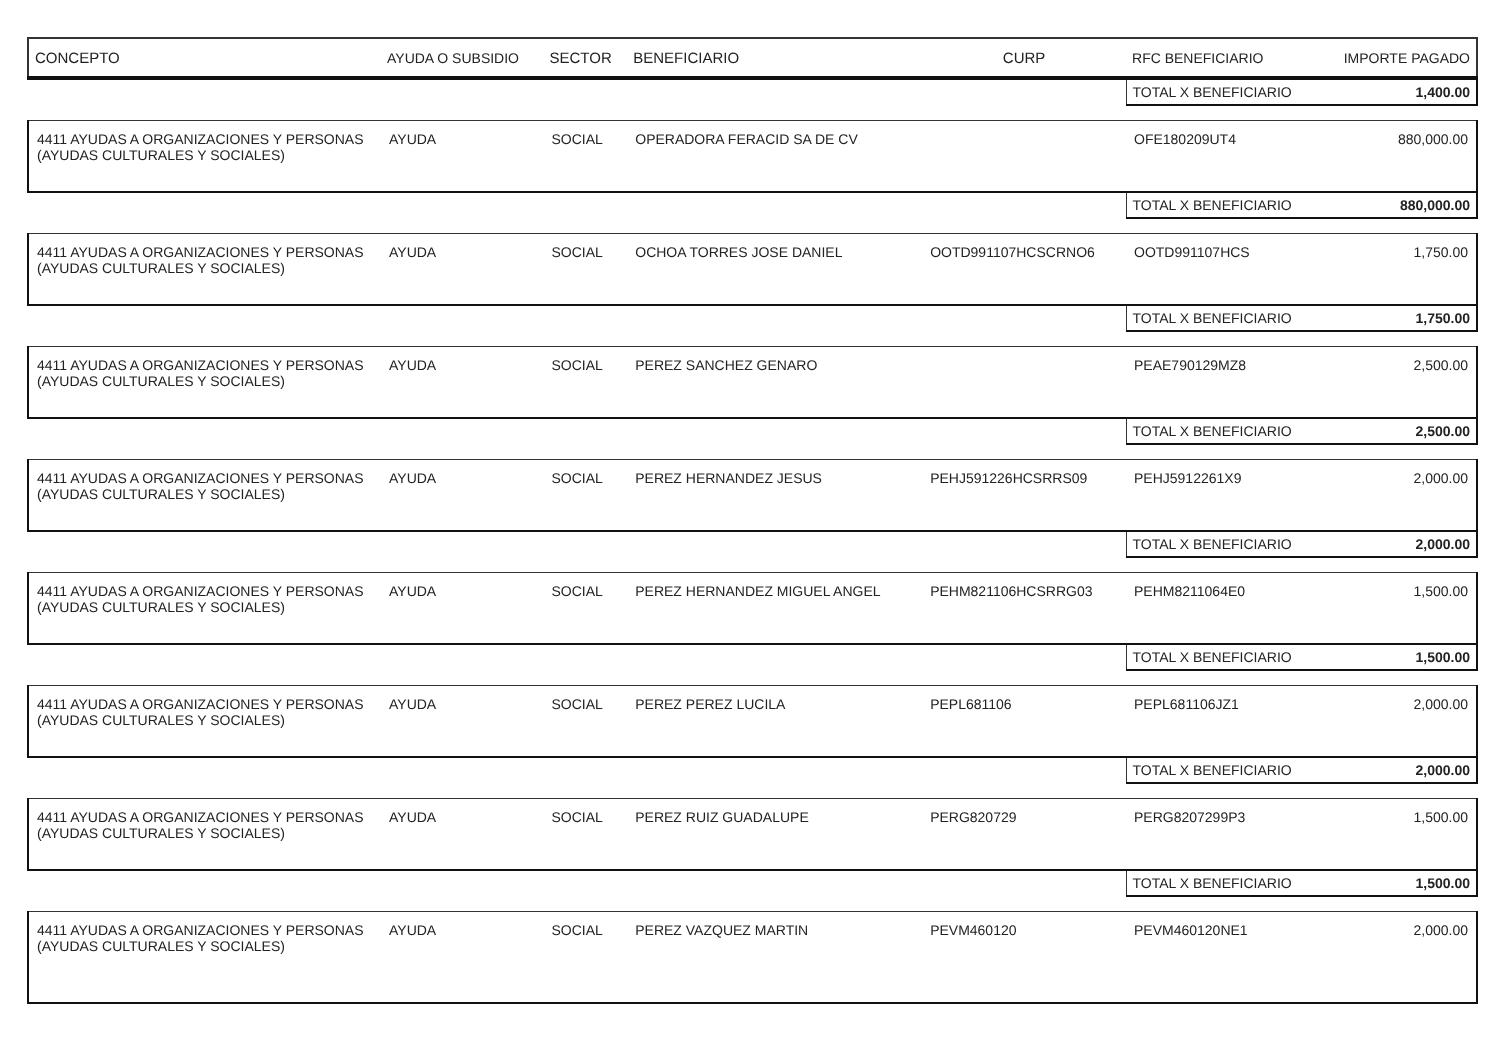| CONCEPTO | AYUDA O SUBSIDIO | SECTOR | BENEFICIARIO | CURP | RFC BENEFICIARIO | IMPORTE PAGADO |
| --- | --- | --- | --- | --- | --- | --- |
| | | | | | TOTAL X BENEFICIARIO | 1,400.00 |
| 4411 AYUDAS A ORGANIZACIONES Y PERSONAS (AYUDAS CULTURALES Y SOCIALES) | AYUDA | SOCIAL | OPERADORA FERACID SA DE CV | | OFE180209UT4 | 880,000.00 |
| | | | | | TOTAL X BENEFICIARIO | 880,000.00 |
| 4411 AYUDAS A ORGANIZACIONES Y PERSONAS (AYUDAS CULTURALES Y SOCIALES) | AYUDA | SOCIAL | OCHOA TORRES JOSE DANIEL | OOTD991107HCSCRNO6 | OOTD991107HCS | 1,750.00 |
| | | | | | TOTAL X BENEFICIARIO | 1,750.00 |
| 4411 AYUDAS A ORGANIZACIONES Y PERSONAS (AYUDAS CULTURALES Y SOCIALES) | AYUDA | SOCIAL | PEREZ SANCHEZ GENARO | | PEAE790129MZ8 | 2,500.00 |
| | | | | | TOTAL X BENEFICIARIO | 2,500.00 |
| 4411 AYUDAS A ORGANIZACIONES Y PERSONAS (AYUDAS CULTURALES Y SOCIALES) | AYUDA | SOCIAL | PEREZ HERNANDEZ JESUS | PEHJ591226HCSRRS09 | PEHJ5912261X9 | 2,000.00 |
| | | | | | TOTAL X BENEFICIARIO | 2,000.00 |
| 4411 AYUDAS A ORGANIZACIONES Y PERSONAS (AYUDAS CULTURALES Y SOCIALES) | AYUDA | SOCIAL | PEREZ HERNANDEZ MIGUEL ANGEL | PEHM821106HCSRRG03 | PEHM8211064E0 | 1,500.00 |
| | | | | | TOTAL X BENEFICIARIO | 1,500.00 |
| 4411 AYUDAS A ORGANIZACIONES Y PERSONAS (AYUDAS CULTURALES Y SOCIALES) | AYUDA | SOCIAL | PEREZ PEREZ LUCILA | PEPL681106 | PEPL681106JZ1 | 2,000.00 |
| | | | | | TOTAL X BENEFICIARIO | 2,000.00 |
| 4411 AYUDAS A ORGANIZACIONES Y PERSONAS (AYUDAS CULTURALES Y SOCIALES) | AYUDA | SOCIAL | PEREZ RUIZ GUADALUPE | PERG820729 | PERG8207299P3 | 1,500.00 |
| | | | | | TOTAL X BENEFICIARIO | 1,500.00 |
| 4411 AYUDAS A ORGANIZACIONES Y PERSONAS (AYUDAS CULTURALES Y SOCIALES) | AYUDA | SOCIAL | PEREZ VAZQUEZ MARTIN | PEVM460120 | PEVM460120NE1 | 2,000.00 |